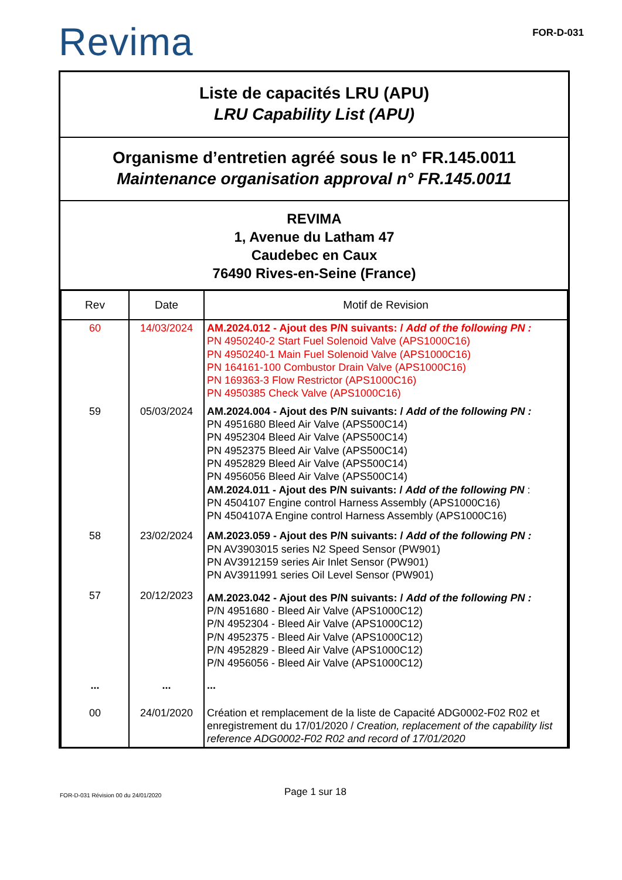Revima
FOR-D-031
Liste de capacités LRU (APU)
LRU Capability List (APU)
Organisme d’entretien agréé sous le n° FR.145.0011
Maintenance organisation approval n° FR.145.0011
REVIMA
1, Avenue du Latham 47
Caudebec en Caux
76490 Rives-en-Seine (France)
| Rev | Date | Motif de Revision |
| --- | --- | --- |
| 60 | 14/03/2024 | AM.2024.012 - Ajout des P/N suivants: / Add of the following PN : PN 4950240-2 Start Fuel Solenoid Valve (APS1000C16) PN 4950240-1 Main Fuel Solenoid Valve (APS1000C16) PN 164161-100 Combustor Drain Valve (APS1000C16) PN 169363-3 Flow Restrictor (APS1000C16) PN 4950385 Check Valve (APS1000C16) |
| 59 | 05/03/2024 | AM.2024.004 - Ajout des P/N suivants: / Add of the following PN : PN 4951680 Bleed Air Valve (APS500C14) PN 4952304 Bleed Air Valve (APS500C14) PN 4952375 Bleed Air Valve (APS500C14) PN 4952829 Bleed Air Valve (APS500C14) PN 4956056 Bleed Air Valve (APS500C14) AM.2024.011 - Ajout des P/N suivants: / Add of the following PN : PN 4504107 Engine control Harness Assembly (APS1000C16) PN 4504107A Engine control Harness Assembly (APS1000C16) |
| 58 | 23/02/2024 | AM.2023.059 - Ajout des P/N suivants: / Add of the following PN : PN AV3903015 series N2 Speed Sensor (PW901) PN AV3912159 series Air Inlet Sensor (PW901) PN AV3911991 series Oil Level Sensor (PW901) |
| 57 | 20/12/2023 | AM.2023.042 - Ajout des P/N suivants: / Add of the following PN : P/N 4951680 - Bleed Air Valve (APS1000C12) P/N 4952304 - Bleed Air Valve (APS1000C12) P/N 4952375 - Bleed Air Valve (APS1000C12) P/N 4952829 - Bleed Air Valve (APS1000C12) P/N 4956056 - Bleed Air Valve (APS1000C12) |
| ... | ... | ... |
| 00 | 24/01/2020 | Création et remplacement de la liste de Capacité ADG0002-F02 R02 et enregistrement du 17/01/2020 / Creation, replacement of the capability list reference ADG0002-F02 R02 and record of 17/01/2020 |
FOR-D-031 Révision 00 du 24/01/2020
Page 1 sur 18